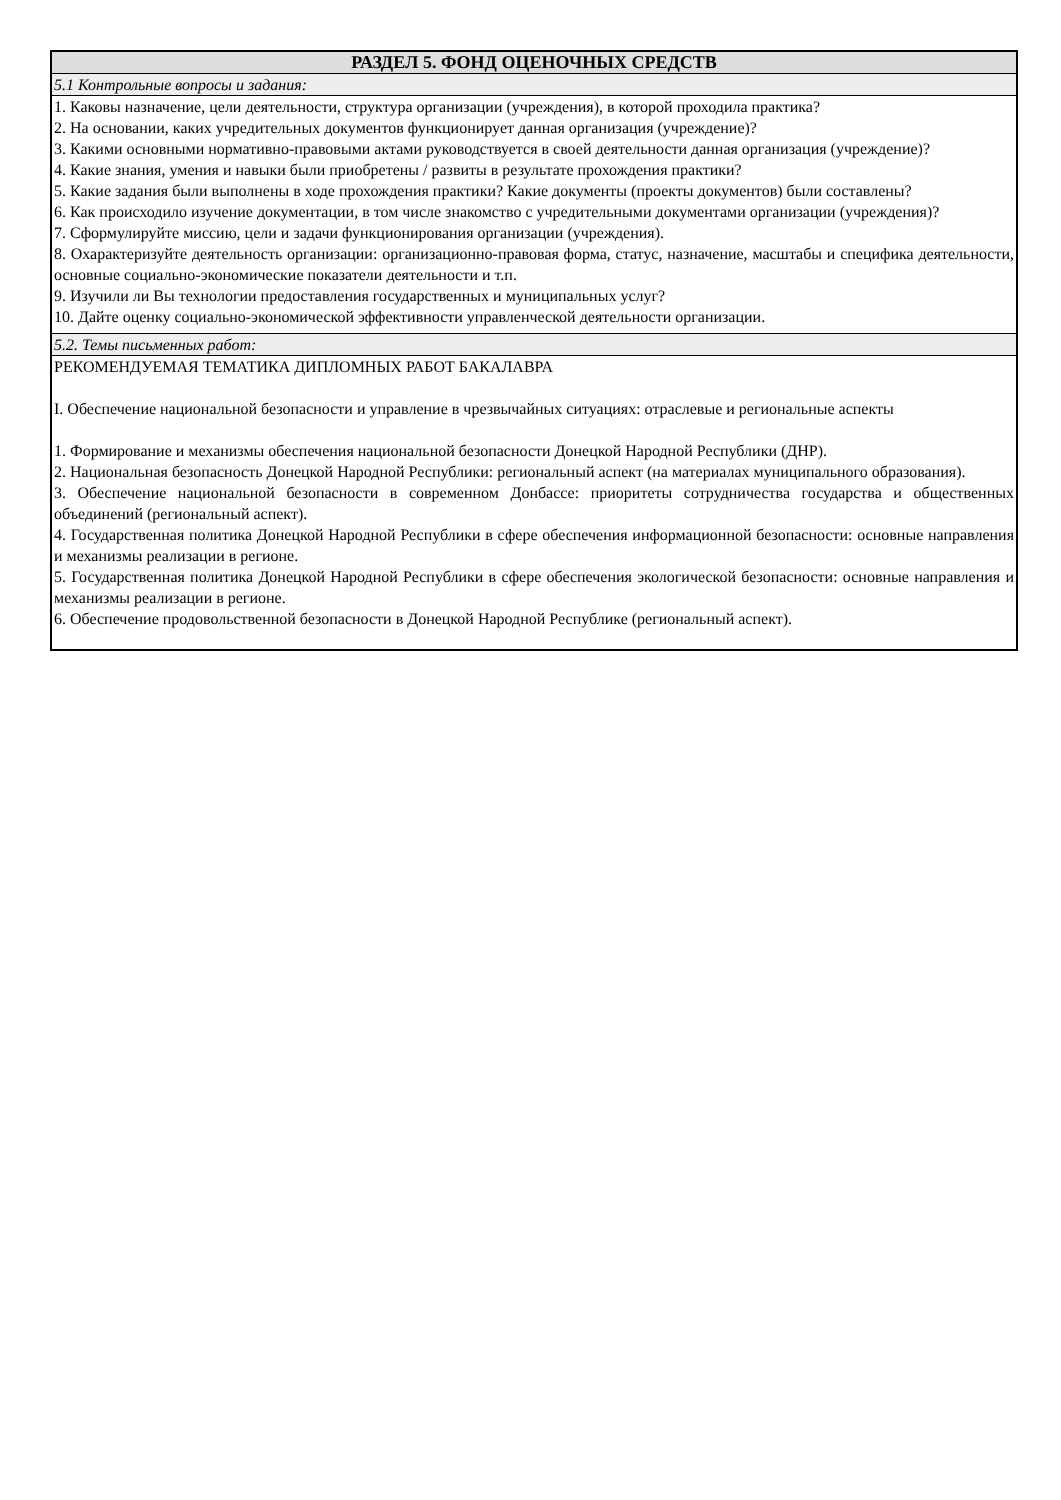| РАЗДЕЛ 5. ФОНД ОЦЕНОЧНЫХ СРЕДСТВ |
| 5.1 Контрольные вопросы и задания: |
| 1. Каковы назначение, цели деятельности, структура организации (учреждения), в которой проходила практика? 2. На основании, каких учредительных документов функционирует данная организация (учреждение)? 3. Какими основными нормативно-правовыми актами руководствуется в своей деятельности данная организация (учреждение)? 4. Какие знания, умения и навыки были приобретены / развиты в результате прохождения практики? 5. Какие задания были выполнены в ходе прохождения практики? Какие документы (проекты документов) были составлены? 6. Как происходило изучение документации, в том числе знакомство с учредительными документами организации (учреждения)? 7. Сформулируйте миссию, цели и задачи функционирования организации (учреждения). 8. Охарактеризуйте деятельность организации: организационно-правовая форма, статус, назначение, масштабы и специфика деятельности, основные социально-экономические показатели деятельности и т.п. 9. Изучили ли Вы технологии предоставления государственных и муниципальных услуг? 10. Дайте оценку социально-экономической эффективности управленческой деятельности организации. |
| 5.2. Темы письменных работ: |
| РЕКОМЕНДУЕМАЯ ТЕМАТИКА ДИПЛОМНЫХ РАБОТ БАКАЛАВРА I. Обеспечение национальной безопасности и управление в чрезвычайных ситуациях: отраслевые и региональные аспекты 1. Формирование и механизмы обеспечения национальной безопасности Донецкой Народной Республики (ДНР). 2. Национальная безопасность Донецкой Народной Республики: региональный аспект (на материалах муниципального образования). 3. Обеспечение национальной безопасности в современном Донбассе: приоритеты сотрудничества государства и общественных объединений (региональный аспект). 4. Государственная политика Донецкой Народной Республики в сфере обеспечения информационной безопасности: основные направления и механизмы реализации в регионе. 5. Государственная политика Донецкой Народной Республики в сфере обеспечения экологической безопасности: основные направления и механизмы реализации в регионе. 6. Обеспечение продовольственной безопасности в Донецкой Народной Республике (региональный аспект). |